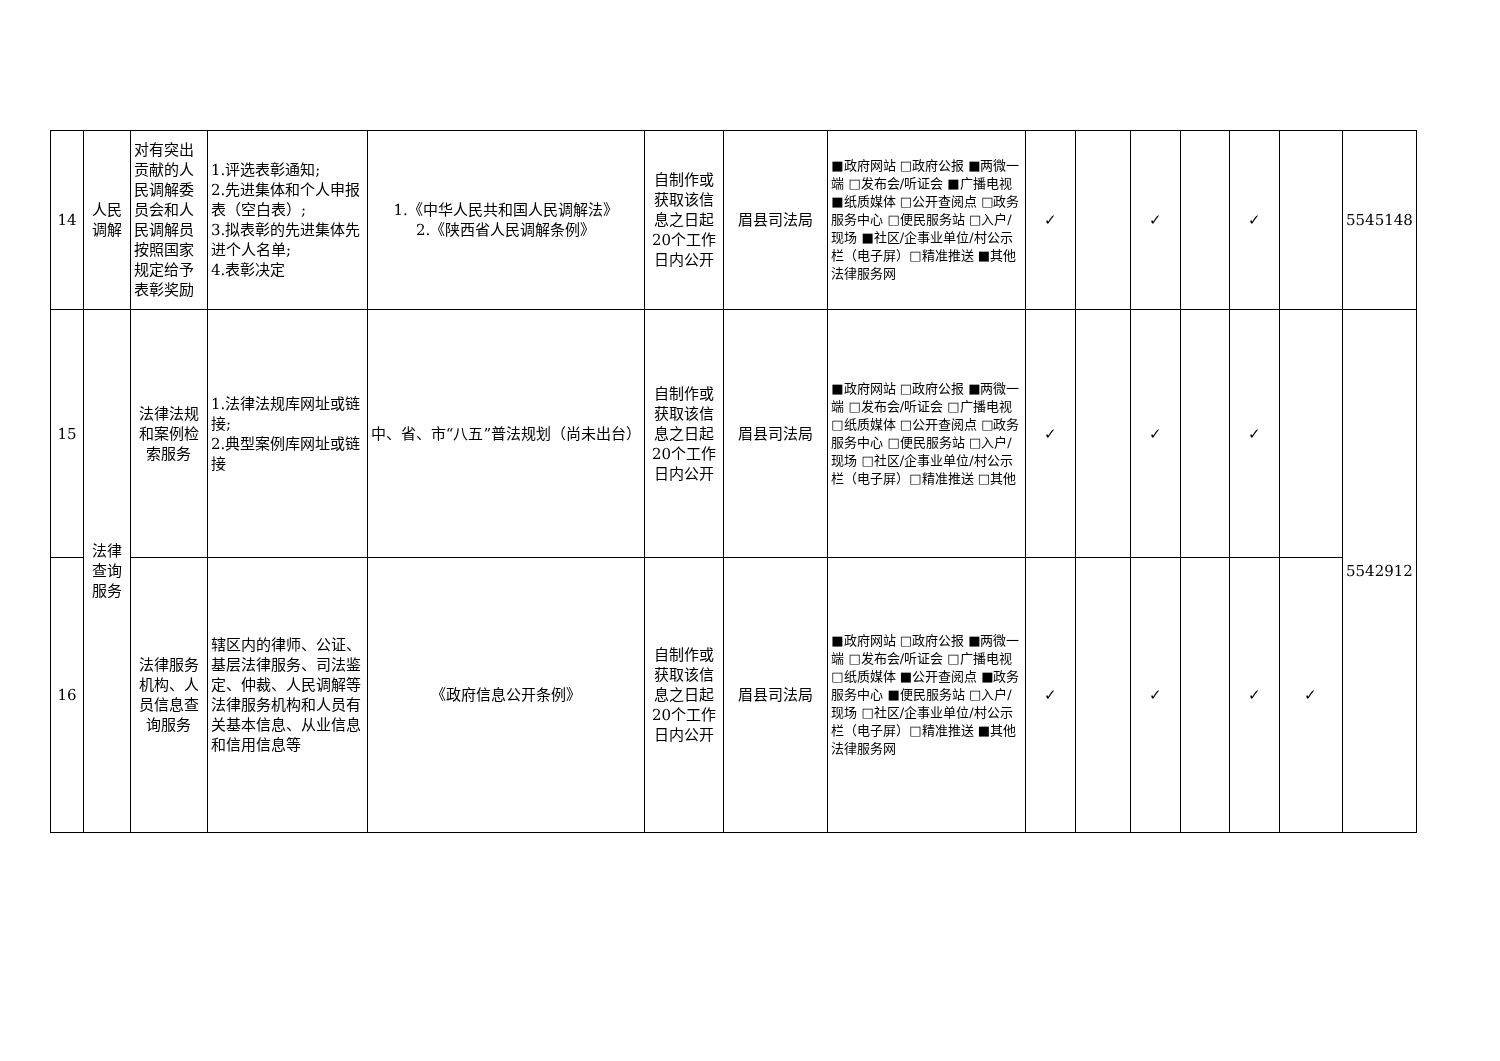| 14 | 人民调解 | 对有突出贡献的人民调解委员会和人民调解员按照国家规定给予表彰奖励 | 1.评选表彰通知; 2.先进集体和个人申报表（空白表）; 3.拟表彰的先进集体先进个人名单; 4.表彰决定 | 1.《中华人民共和国人民调解法》 2.《陕西省人民调解条例》 | 自制作或获取该信息之日起20个工作日内公开 | 眉县司法局 | ■政府网站 □政府公报 ■两微一端 □发布会/听证会 ■广播电视 ■纸质媒体 □公开查阅点 □政务服务中心 □便民服务站 □入户/现场 ■社区/企事业单位/村公示栏（电子屏）□精准推送 ■其他法律服务网 | ✓ | | ✓ | | ✓ | | 5545148 |
| 15 | 法律查询服务 | 法律法规和案例检索服务 | 1.法律法规库网址或链接; 2.典型案例库网址或链接 | 中、省、市“八五”普法规划（尚未出台） | 自制作或获取该信息之日起20个工作日内公开 | 眉县司法局 | ■政府网站 □政府公报 ■两微一端 □发布会/听证会 □广播电视 □纸质媒体 □公开查阅点 □政务服务中心 □便民服务站 □入户/现场 □社区/企事业单位/村公示栏（电子屏）□精准推送 □其他 | ✓ | | ✓ | | ✓ | | 5542912 |
| 16 | | 法律服务机构、人员信息查询服务 | 辖区内的律师、公证、基层法律服务、司法鉴定、仲裁、人民调解等法律服务机构和人员有关基本信息、从业信息和信用信息等 | 《政府信息公开条例》 | 自制作或获取该信息之日起20个工作日内公开 | 眉县司法局 | ■政府网站 □政府公报 ■两微一端 □发布会/听证会 □广播电视 □纸质媒体 ■公开查阅点 ■政务服务中心 ■便民服务站 □入户/现场 □社区/企事业单位/村公示栏（电子屏）□精准推送 ■其他法律服务网 | ✓ | | ✓ | | ✓ | ✓ | |